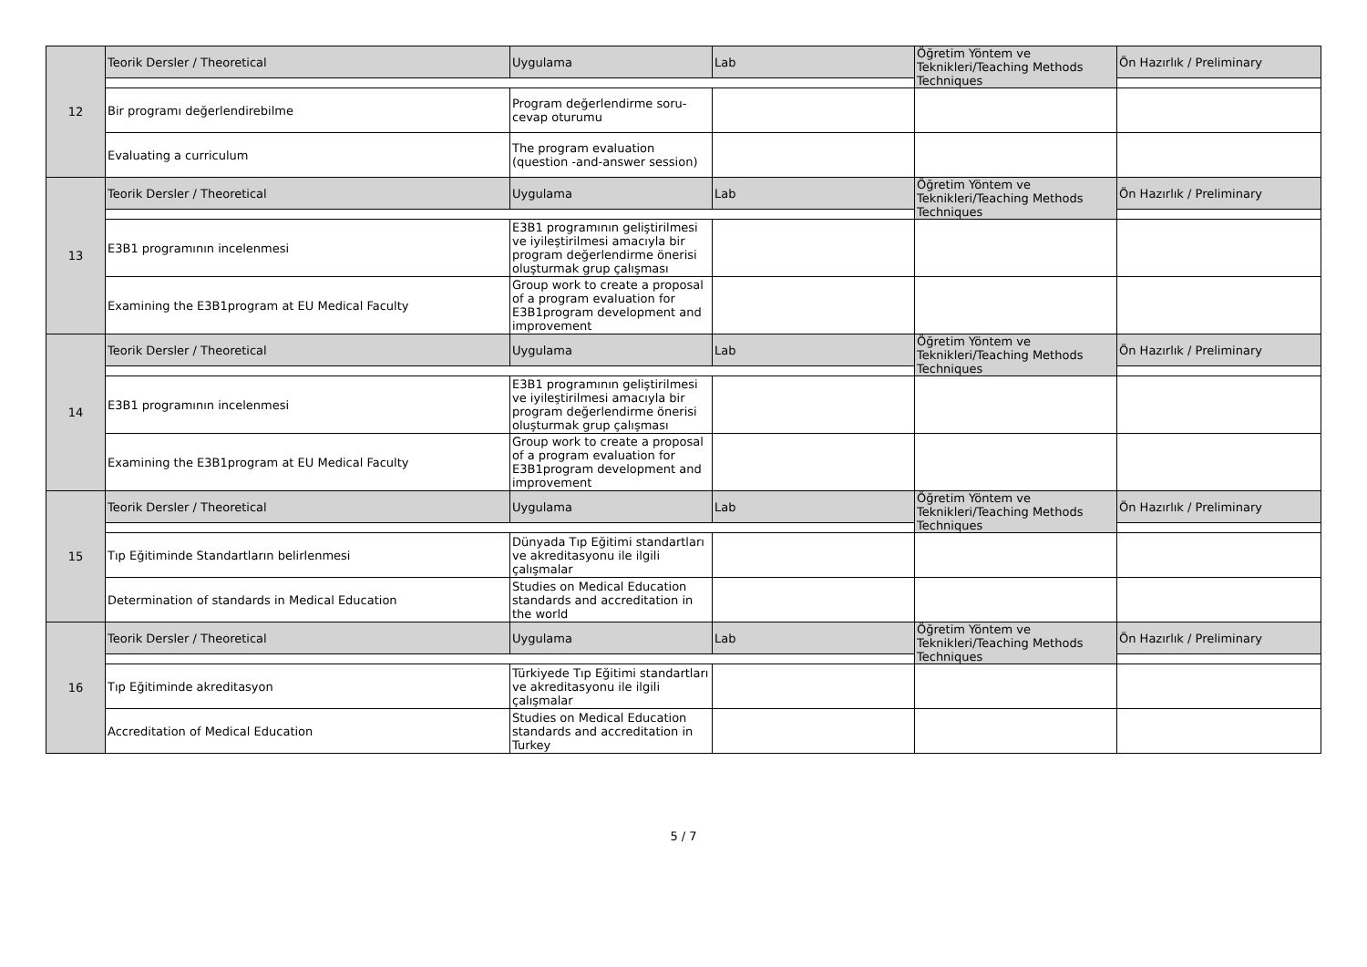| 12 | Teorik Dersler / Theoretical | Uygulama | Lab | Öğretim Yöntem ve Teknikleri/Teaching Methods Techniques | Ön Hazırlık / Preliminary |
| | Bir programı değerlendirebilme | Program değerlendirme soru-cevap oturumu | | | |
| | Evaluating a curriculum | The program evaluation (question -and-answer session) | | | |
| 13 | Teorik Dersler / Theoretical | Uygulama | Lab | Öğretim Yöntem ve Teknikleri/Teaching Methods Techniques | Ön Hazırlık / Preliminary |
| | E3B1 programının incelenmesi | E3B1 programının geliştirilmesi ve iyileştirilmesi amacıyla bir program değerlendirme önerisi oluşturmak grup çalışması | | | |
| | Examining the E3B1program at EU Medical Faculty | Group work to create a proposal of a program evaluation for E3B1program development and improvement | | | |
| 14 | Teorik Dersler / Theoretical | Uygulama | Lab | Öğretim Yöntem ve Teknikleri/Teaching Methods Techniques | Ön Hazırlık / Preliminary |
| | E3B1 programının incelenmesi | E3B1 programının geliştirilmesi ve iyileştirilmesi amacıyla bir program değerlendirme önerisi oluşturmak grup çalışması | | | |
| | Examining the E3B1program at EU Medical Faculty | Group work to create a proposal of a program evaluation for E3B1program development and improvement | | | |
| 15 | Teorik Dersler / Theoretical | Uygulama | Lab | Öğretim Yöntem ve Teknikleri/Teaching Methods Techniques | Ön Hazırlık / Preliminary |
| | Tıp Eğitiminde Standartların belirlenmesi | Dünyada Tıp Eğitimi standartları ve akreditasyonu ile ilgili çalışmalar | | | |
| | Determination of standards in Medical Education | Studies on Medical Education standards and accreditation in the world | | | |
| 16 | Teorik Dersler / Theoretical | Uygulama | Lab | Öğretim Yöntem ve Teknikleri/Teaching Methods Techniques | Ön Hazırlık / Preliminary |
| | Tıp Eğitiminde akreditasyon | Türkiyede Tıp Eğitimi standartları ve akreditasyonu ile ilgili çalışmalar | | | |
| | Accreditation of Medical Education | Studies on Medical Education standards and accreditation in Turkey | | | |
5 / 7